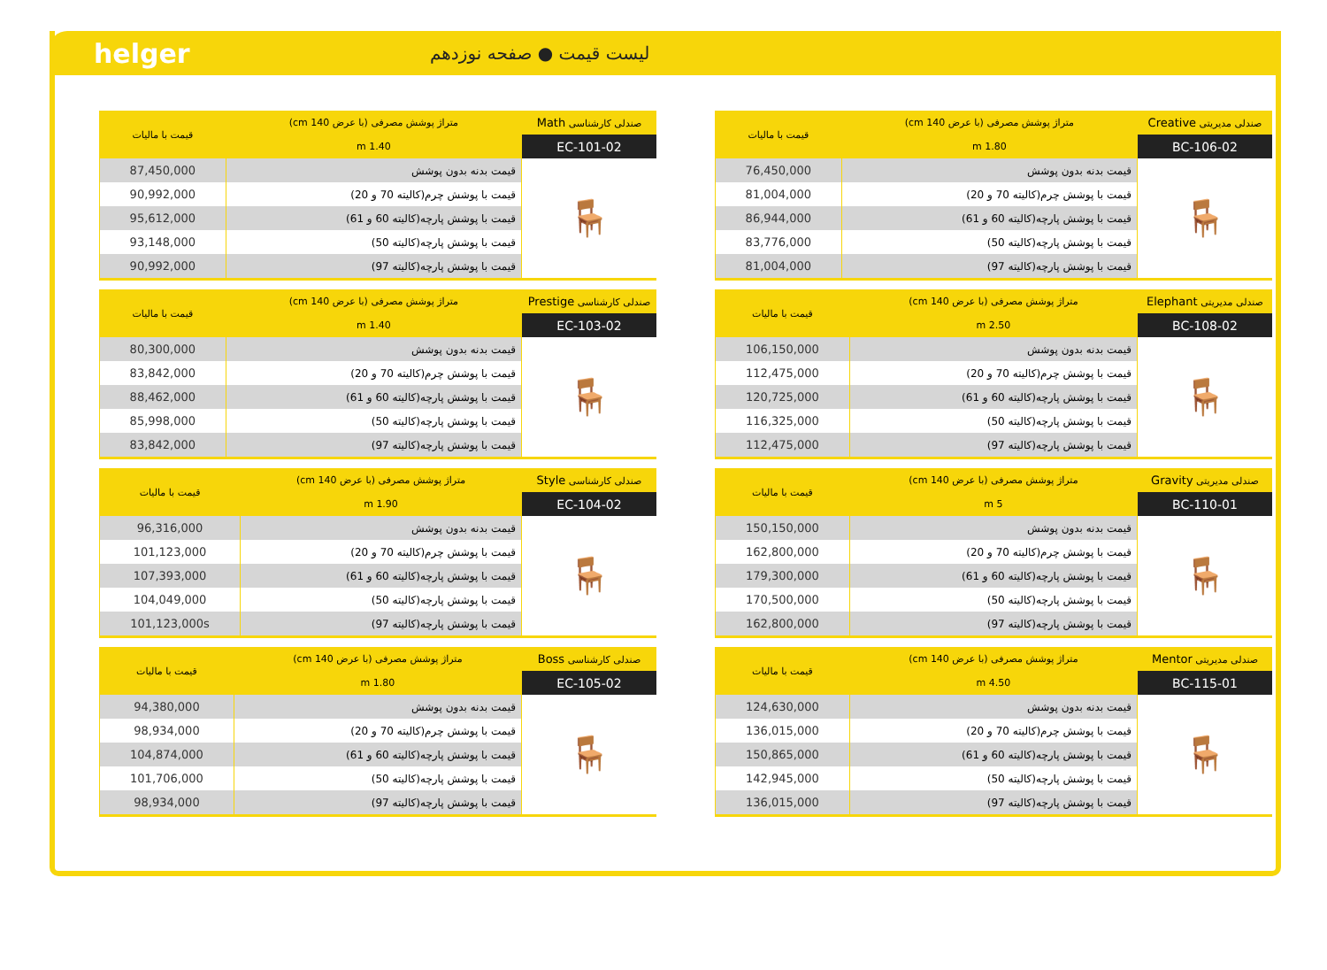helger
لیست قیمت ● صفحه نوزدهم
| صندلی مدیریتی Creative | متراژ پوشش مصرفی (با عرض 140 cm) | قیمت با مالیات |
| --- | --- | --- |
| BC-106-02 | 1.80 m | |
| 🪑 | قیمت بدنه بدون پوشش | 76,450,000 |
| | قیمت با پوشش چرم(کالیته 70 و 20) | 81,004,000 |
| | قیمت با پوشش پارچه(کالیته 60 و 61) | 86,944,000 |
| | قیمت با پوشش پارچه(کالیته 50) | 83,776,000 |
| | قیمت با پوشش پارچه(کالیته 97) | 81,004,000 |
| صندلی مدیریتی Elephant | متراژ پوشش مصرفی (با عرض 140 cm) | قیمت با مالیات |
| --- | --- | --- |
| BC-108-02 | 2.50 m | |
| 🪑 | قیمت بدنه بدون پوشش | 106,150,000 |
| | قیمت با پوشش چرم(کالیته 70 و 20) | 112,475,000 |
| | قیمت با پوشش پارچه(کالیته 60 و 61) | 120,725,000 |
| | قیمت با پوشش پارچه(کالیته 50) | 116,325,000 |
| | قیمت با پوشش پارچه(کالیته 97) | 112,475,000 |
| صندلی مدیریتی Gravity | متراژ پوشش مصرفی (با عرض 140 cm) | قیمت با مالیات |
| --- | --- | --- |
| BC-110-01 | 5 m | |
| 🪑 | قیمت بدنه بدون پوشش | 150,150,000 |
| | قیمت با پوشش چرم(کالیته 70 و 20) | 162,800,000 |
| | قیمت با پوشش پارچه(کالیته 60 و 61) | 179,300,000 |
| | قیمت با پوشش پارچه(کالیته 50) | 170,500,000 |
| | قیمت با پوشش پارچه(کالیته 97) | 162,800,000 |
| صندلی مدیریتی Mentor | متراژ پوشش مصرفی (با عرض 140 cm) | قیمت با مالیات |
| --- | --- | --- |
| BC-115-01 | 4.50 m | |
| 🪑 | قیمت بدنه بدون پوشش | 124,630,000 |
| | قیمت با پوشش چرم(کالیته 70 و 20) | 136,015,000 |
| | قیمت با پوشش پارچه(کالیته 60 و 61) | 150,865,000 |
| | قیمت با پوشش پارچه(کالیته 50) | 142,945,000 |
| | قیمت با پوشش پارچه(کالیته 97) | 136,015,000 |
| صندلی کارشناسی Math | متراژ پوشش مصرفی (با عرض 140 cm) | قیمت با مالیات |
| --- | --- | --- |
| EC-101-02 | 1.40 m | |
| 🪑 | قیمت بدنه بدون پوشش | 87,450,000 |
| | قیمت با پوشش چرم(کالیته 70 و 20) | 90,992,000 |
| | قیمت با پوشش پارچه(کالیته 60 و 61) | 95,612,000 |
| | قیمت با پوشش پارچه(کالیته 50) | 93,148,000 |
| | قیمت با پوشش پارچه(کالیته 97) | 90,992,000 |
| صندلی کارشناسی Prestige | متراژ پوشش مصرفی (با عرض 140 cm) | قیمت با مالیات |
| --- | --- | --- |
| EC-103-02 | 1.40 m | |
| 🪑 | قیمت بدنه بدون پوشش | 80,300,000 |
| | قیمت با پوشش چرم(کالیته 70 و 20) | 83,842,000 |
| | قیمت با پوشش پارچه(کالیته 60 و 61) | 88,462,000 |
| | قیمت با پوشش پارچه(کالیته 50) | 85,998,000 |
| | قیمت با پوشش پارچه(کالیته 97) | 83,842,000 |
| صندلی کارشناسی Style | متراژ پوشش مصرفی (با عرض 140 cm) | قیمت با مالیات |
| --- | --- | --- |
| EC-104-02 | 1.90 m | |
| 🪑 | قیمت بدنه بدون پوشش | 96,316,000 |
| | قیمت با پوشش چرم(کالیته 70 و 20) | 101,123,000 |
| | قیمت با پوشش پارچه(کالیته 60 و 61) | 107,393,000 |
| | قیمت با پوشش پارچه(کالیته 50) | 104,049,000 |
| | قیمت با پوشش پارچه(کالیته 97) | 101,123,000s |
| صندلی کارشناسی Boss | متراژ پوشش مصرفی (با عرض 140 cm) | قیمت با مالیات |
| --- | --- | --- |
| EC-105-02 | 1.80 m | |
| 🪑 | قیمت بدنه بدون پوشش | 94,380,000 |
| | قیمت با پوشش چرم(کالیته 70 و 20) | 98,934,000 |
| | قیمت با پوشش پارچه(کالیته 60 و 61) | 104,874,000 |
| | قیمت با پوشش پارچه(کالیته 50) | 101,706,000 |
| | قیمت با پوشش پارچه(کالیته 97) | 98,934,000 |